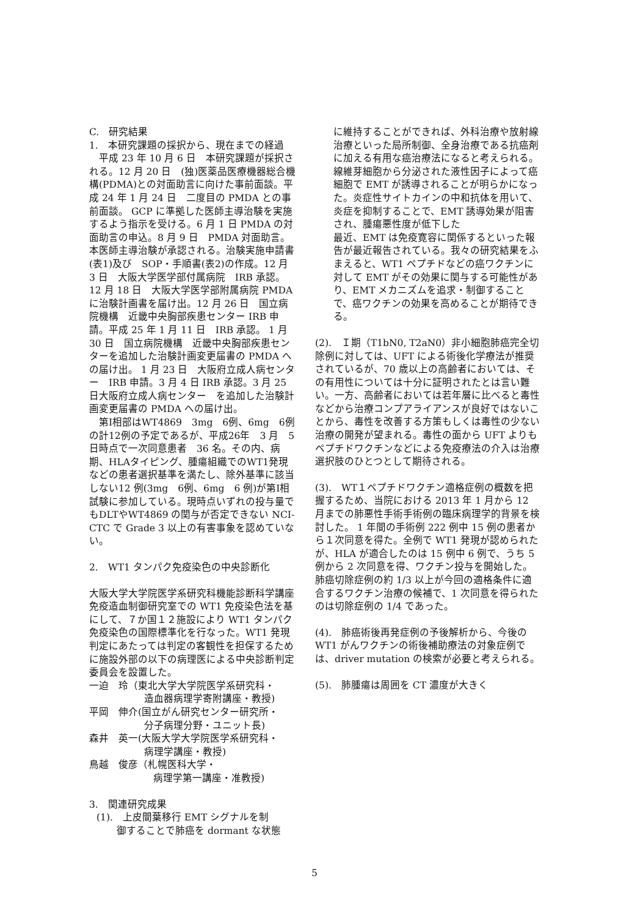C.　研究結果
1.　本研究課題の採択から、現在までの経過
　平成 23 年 10 月 6 日　本研究課題が採択される。12 月 20 日　(独)医薬品医療機器総合機構(PDMA)との対面助言に向けた事前面談。平成 24 年 1 月 24 日　二度目の PMDA との事前面談。 GCP に準拠した医師主導治験を実施するよう指示を受ける。6 月 1 日 PMDA の対面助言の申込。8 月 9 日　PMDA 対面助言。本医師主導治験が承認される。治験実施申請書(表1)及び　SOP・手順書(表2)の作成。12 月 3 日　大阪大学医学部付属病院　IRB 承認。 12 月 18 日　大阪大学医学部附属病院 PMDA に治験計画書を届け出。12 月 26 日　国立病院機構　近畿中央胸部疾患センター IRB 申請。平成 25 年 1 月 11 日　IRB 承認。 1 月 30 日　国立病院機構　近畿中央胸部疾患センターを追加した治験計画変更届書の PMDA への届け出。 1 月 23 日　大阪府立成人病センター　IRB 申請。3 月 4 日 IRB 承認。3 月 25 日大阪府立成人病センター　を追加した治験計画変更届書の PMDA への届け出。
　第I相部はWT4869　3mg　6例、6mg　6例の計12例の予定であるが、平成26年　3 月　5 日時点で一次同意患者　36 名。その内、病期、HLAタイピング、腫瘍組織でのWT1発現などの患者選択基準を満たし、除外基準に該当しない12 例(3mg　6例、6mg　6 例)が第I相試験に参加している。現時点いずれの投与量でもDLTやWT4869 の関与が否定できない NCI-CTC で Grade 3 以上の有害事象を認めていない。
2.　WT1 タンパク免疫染色の中央診断化
大阪大学大学院医学系研究科機能診断科学講座免疫造血制御研究室での WT1 免疫染色法を基にして、７か国１２施設により WT1 タンパク免疫染色の国際標準化を行なった。WT1 発現判定にあたっては判定の客観性を担保するために施設外部の以下の病理医による中央診断判定委員会を設置した。
一迫　玲（東北大学大学院医学系研究科・
造血器病理学寄附講座・教授)
平岡　伸介(国立がん研究センター研究所・
分子病理分野・ユニット長)
森井　英一(大阪大学大学院医学系研究科・
病理学講座・教授)
鳥越　俊彦（札幌医科大学・
病理学第一講座・准教授)
3.　関連研究成果
(1).　上皮間葉移行 EMT シグナルを制
御することで肺癌を dormant な状態
に維持することができれば、外科治療や放射線治療といった局所制御、全身治療である抗癌剤に加える有用な癌治療法になると考えられる。線維芽細胞から分泌された液性因子によって癌細胞で EMT が誘導されることが明らかになった。炎症性サイトカインの中和抗体を用いて、炎症を抑制することで、EMT 誘導効果が阻害され、腫瘍悪性度が低下した
最近、EMT は免疫寛容に関係するといった報告が最近報告されている。我々の研究結果をふまえると、WT1 ペプチドなどの癌ワクチンに対して EMT がその効果に関与する可能性があり、EMT メカニズムを追求・制御することで、癌ワクチンの効果を高めることが期待できる。
(2).　Ｉ期（T1bN0, T2aN0）非小細胞肺癌完全切除例に対しては、UFT による術後化学療法が推奨されているが、70 歳以上の高齢者においては、その有用性については十分に証明されたとは言い難い。一方、高齢者においては若年層に比べると毒性などから治療コンプアライアンスが良好ではないことから、毒性を改善する方策もしくは毒性の少ない治療の開発が望まれる。毒性の面から UFT よりもペプチドワクチンなどによる免疫療法の介入は治療選択肢のひとつとして期待される。
(3).　WT１ペプチドワクチン適格症例の概数を把握するため、当院における 2013 年 1 月から 12 月までの肺悪性手術手術例の臨床病理学的背景を検討した。 1 年間の手術例 222 例中 15 例の患者から１次同意を得た。全例で WT1 発現が認められたが、HLA が適合したのは 15 例中 6 例で、うち 5 例から 2 次同意を得、ワクチン投与を開始した。肺癌切除症例の約 1/3 以上が今回の適格条件に適合するワクチン治療の候補で、1 次同意を得られたのは切除症例の 1/4 であった。
(4).　肺癌術後再発症例の予後解析から、今後の WT1 がんワクチンの術後補助療法の対象症例では、driver mutation の検索が必要と考えられる。
(5).　肺腫瘍は周囲を CT 濃度が大きく
5